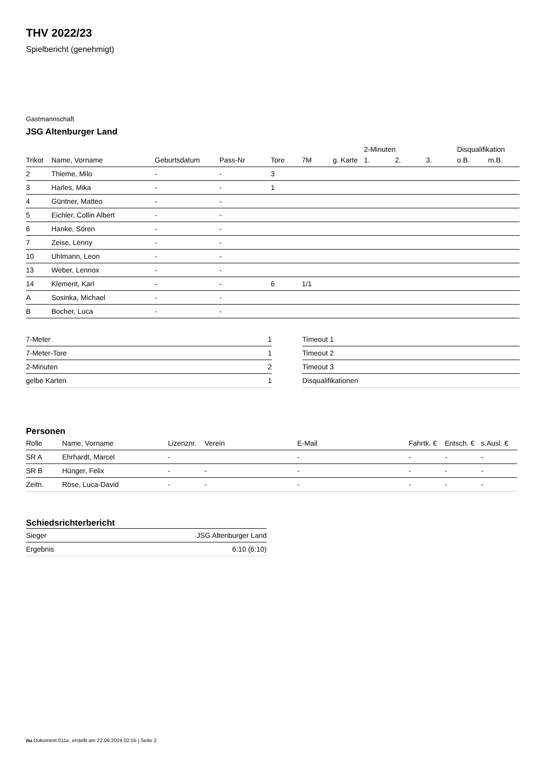THV 2022/23
Spielbericht (genehmigt)
Gastmannschaft
JSG Altenburger Land
| | | | | | | | 2-Minuten | | | Disqualifikation | |
| --- | --- | --- | --- | --- | --- | --- | --- | --- | --- | --- | --- |
| Trikot | Name, Vorname | Geburtsdatum | Pass-Nr | Tore | 7M | g. Karte | 1. | 2. | 3. | o.B. | m.B. |
| 2 | Thieme, Milo | - | - | 3 | | | | | | | |
| 3 | Harles, Mika | - | - | 1 | | | | | | | |
| 4 | Güntner, Matteo | - | - | | | | | | | | |
| 5 | Eichler, Collin Albert | - | - | | | | | | | | |
| 6 | Hanke, Sören | - | - | | | | | | | | |
| 7 | Zeise, Lenny | - | - | | | | | | | | |
| 10 | Uhlmann, Leon | - | - | | | | | | | | |
| 13 | Weber, Lennox | - | - | | | | | | | | |
| 14 | Klement, Karl | - | - | 6 | 1/1 | | | | | | |
| A | Sosinka, Michael | - | - | | | | | | | | |
| B | Bocher, Luca | - | - | | | | | | | | |
| 7-Meter | 1 |
| 7-Meter-Tore | 1 |
| 2-Minuten | 2 |
| gelbe Karten | 1 |
| Timeout 1 |
| Timeout 2 |
| Timeout 3 |
| Disqualifikationen |
Personen
| Rolle | Name, Vorname | Lizenznr. | Verein | E-Mail | Fahrtk. € | Entsch. € | s.Ausl. € |
| --- | --- | --- | --- | --- | --- | --- | --- |
| SR A | Ehrhardt, Marcel | - | | - | - | - | - |
| SR B | Hünger, Felix | - | - | - | - | - | - |
| Zeitn. | Röse, Luca-David | - | - | - | - | - | - |
Schiedsrichterbericht
| Sieger | JSG Altenburger Land |
| Ergebnis | 6:10 (6:10) |
nu.Dokument 011e, erstellt am 22.09.2024 02:55 | Seite 2